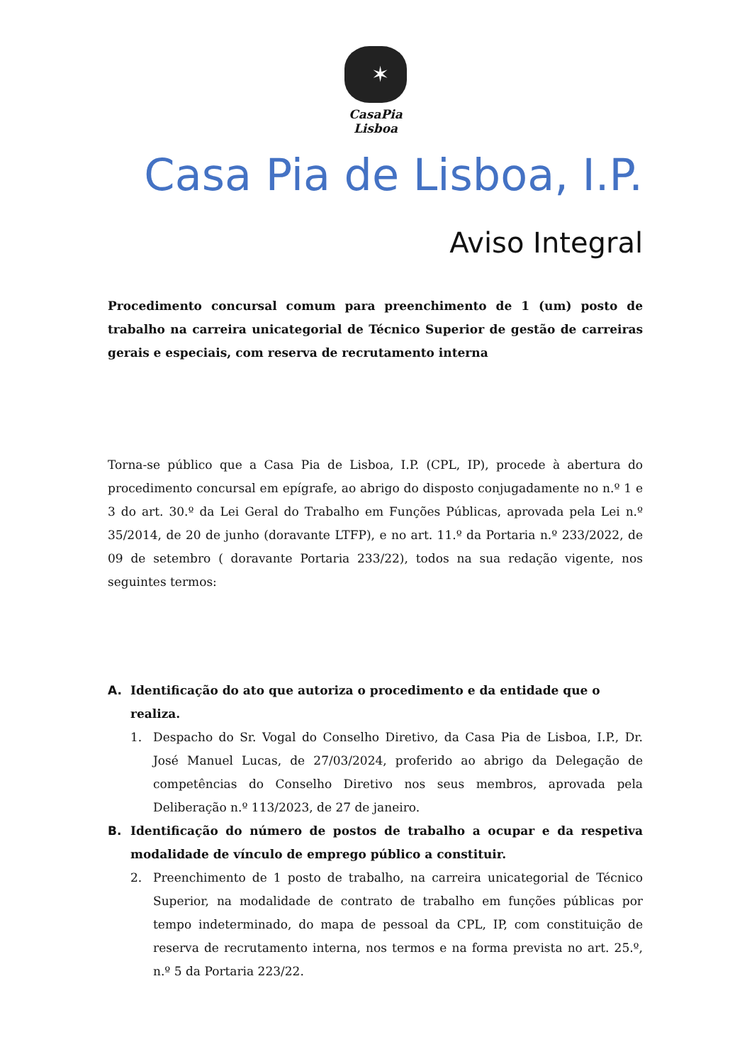✶
CasaPia
Lisboa
Casa Pia de Lisboa, I.P.
Aviso Integral
Procedimento concursal comum para preenchimento de 1 (um) posto de trabalho na carreira unicategorial de Técnico Superior de gestão de carreiras gerais e especiais, com reserva de recrutamento interna
Torna-se público que a Casa Pia de Lisboa, I.P. (CPL, IP), procede à abertura do procedimento concursal em epígrafe, ao abrigo do disposto conjugadamente no n.º 1 e 3 do art. 30.º da Lei Geral do Trabalho em Funções Públicas, aprovada pela Lei n.º 35/2014, de 20 de junho (doravante LTFP), e no art. 11.º da Portaria n.º 233/2022, de 09 de setembro ( doravante Portaria 233/22), todos na sua redação vigente, nos seguintes termos:
A. Identificação do ato que autoriza o procedimento e da entidade que o realiza.
1. Despacho do Sr. Vogal do Conselho Diretivo, da Casa Pia de Lisboa, I.P., Dr. José Manuel Lucas, de 27/03/2024, proferido ao abrigo da Delegação de competências do Conselho Diretivo nos seus membros, aprovada pela Deliberação n.º 113/2023, de 27 de janeiro.
B. Identificação do número de postos de trabalho a ocupar e da respetiva modalidade de vínculo de emprego público a constituir.
2. Preenchimento de 1 posto de trabalho, na carreira unicategorial de Técnico Superior, na modalidade de contrato de trabalho em funções públicas por tempo indeterminado, do mapa de pessoal da CPL, IP, com constituição de reserva de recrutamento interna, nos termos e na forma prevista no art. 25.º, n.º 5 da Portaria 223/22.